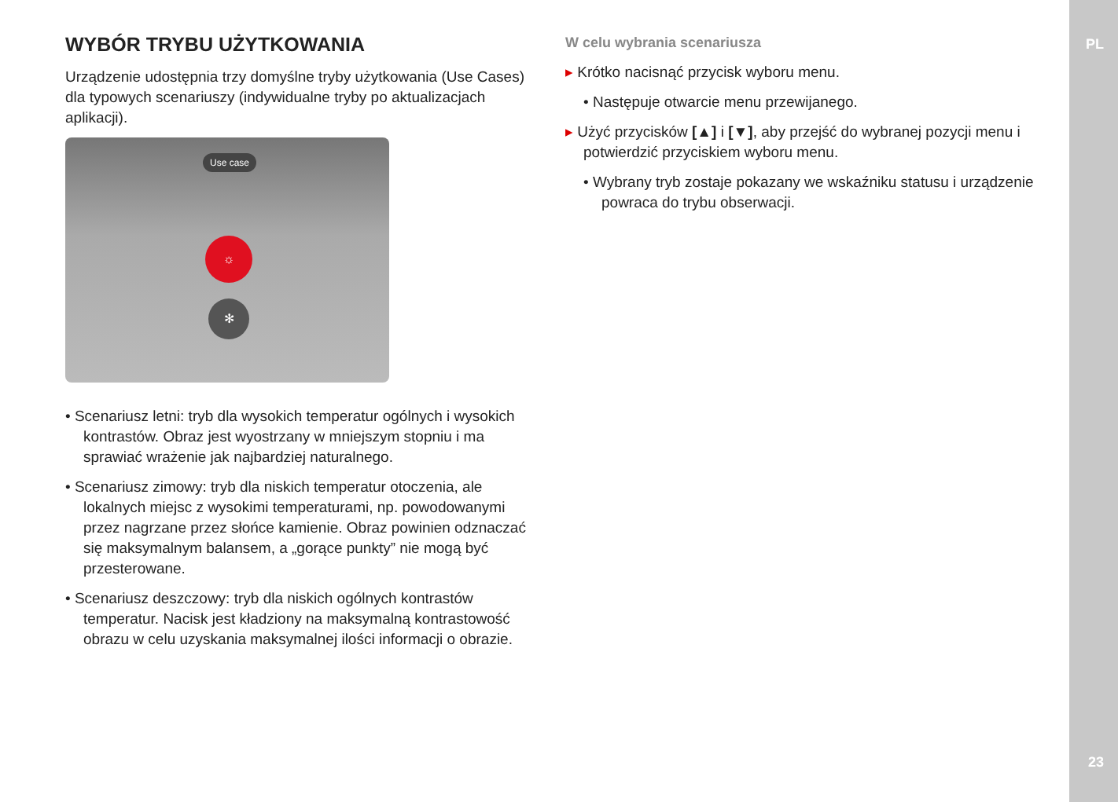PL
23
WYBÓR TRYBU UŻYTKOWANIA
Urządzenie udostępnia trzy domyślne tryby użytkowania (Use Cases) dla typowych scenariuszy (indywidualne tryby po aktualizacjach aplikacji).
Use case
☼
✻
• Scenariusz letni: tryb dla wysokich temperatur ogólnych i wysokich kontrastów. Obraz jest wyostrzany w mniejszym stopniu i ma sprawiać wrażenie jak najbardziej naturalnego.
• Scenariusz zimowy: tryb dla niskich temperatur otoczenia, ale lokalnych miejsc z wysokimi temperaturami, np. powodowanymi przez nagrzane przez słońce kamienie. Obraz powinien odznaczać się maksymalnym balansem, a „gorące punkty” nie mogą być przesterowane.
• Scenariusz deszczowy: tryb dla niskich ogólnych kontrastów temperatur. Nacisk jest kładziony na maksymalną kontrastowość obrazu w celu uzyskania maksymalnej ilości informacji o obrazie.
W celu wybrania scenariusza
▸ Krótko nacisnąć przycisk wyboru menu.
• Następuje otwarcie menu przewijanego.
▸ Użyć przycisków [▲] i [▼], aby przejść do wybranej pozycji menu i potwierdzić przyciskiem wyboru menu.
• Wybrany tryb zostaje pokazany we wskaźniku statusu i urządzenie powraca do trybu obserwacji.